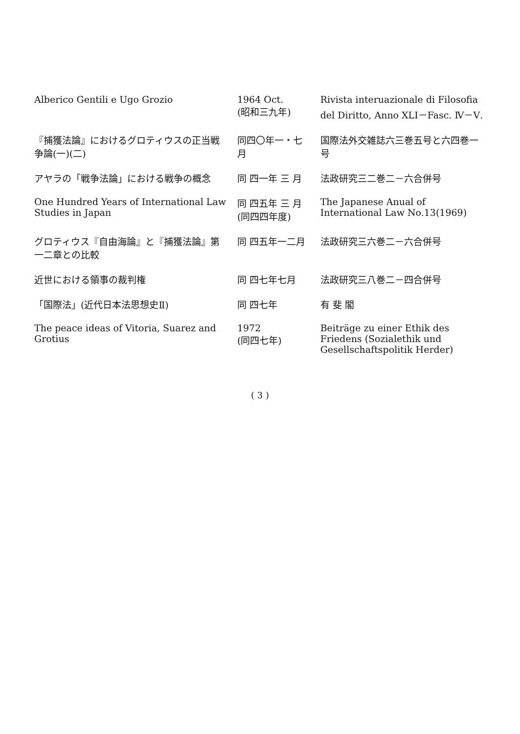| Alberico Gentili e Ugo Grozio | 1964 Oct. (昭和三九年) | Rivista interuazionale di Filosofia del Diritto, Anno XLI－Fasc. Ⅳ－Ⅴ. |
| 『捕獲法論』におけるグロティウスの正当戦争論(一)(二) | 同四〇年一・七月 | 国際法外交雑誌六三巻五号と六四巻一号 |
| アヤラの「戦争法論」における戦争の概念 | 同 四一年 三 月 | 法政研究三二巻二－六合併号 |
| One Hundred Years of International Law Studies in Japan | 同 四五年 三 月 (同四四年度) | The Japanese Anual of International Law No.13(1969) |
| グロティウス『自由海論』と『捕獲法論』第一二章との比較 | 同 四五年一二月 | 法政研究三六巻二－六合併号 |
| 近世における領事の裁判権 | 同 四七年七月 | 法政研究三八巻二－四合併号 |
| 「国際法」(近代日本法思想史Ⅱ) | 同 四七年 | 有 斐 閣 |
| The peace ideas of Vitoria, Suarez and Grotius | 1972 (同四七年) | Beiträge zu einer Ethik des Friedens (Sozialethik und Gesellschaftspolitik Herder) |
( 3 )